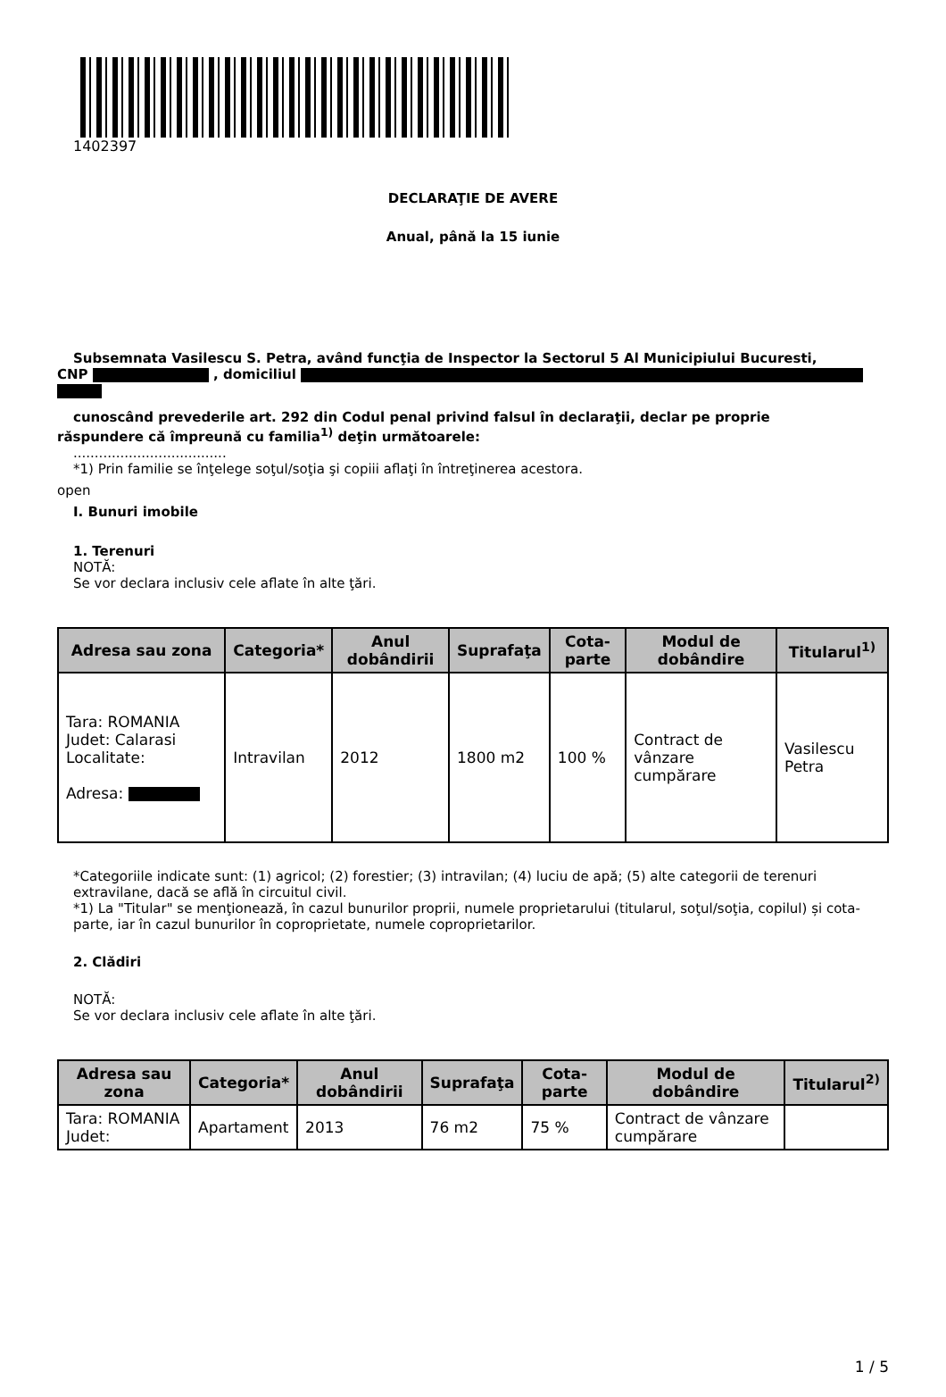1402397
DECLARAŢIE DE AVERE
Anual, până la 15 iunie
Subsemnata Vasilescu S. Petra, având funcţia de Inspector la Sectorul 5 Al Municipiului Bucuresti,
CNP , domiciliul
cunoscând prevederile art. 292 din Codul penal privind falsul în declaraţii, declar pe proprie
răspundere că împreună cu familia<sup>1)</sup> deţin următoarele:
....................................
*1) Prin familie se înţelege soţul/soţia şi copiii aflaţi în întreţinerea acestora.
open
I. Bunuri imobile
1. Terenuri
NOTĂ:
Se vor declara inclusiv cele aflate în alte ţări.
| Adresa sau zona | Categoria* | Anul dobândirii | Suprafaţa | Cota-parte | Modul de dobândire | Titularul<sup>1)</sup> |
| --- | --- | --- | --- | --- | --- | --- |
| Tara: ROMANIA Judet: Calarasi Localitate: Adresa: | Intravilan | 2012 | 1800 m2 | 100 % | Contract de vânzare cumpărare | Vasilescu Petra |
*Categoriile indicate sunt: (1) agricol; (2) forestier; (3) intravilan; (4) luciu de apă; (5) alte categorii de terenuri extravilane, dacă se află în circuitul civil.
*1) La "Titular" se menţionează, în cazul bunurilor proprii, numele proprietarului (titularul, soţul/soţia, copilul) și cota-parte, iar în cazul bunurilor în coproprietate, numele coproprietarilor.
2. Clădiri
NOTĂ:
Se vor declara inclusiv cele aflate în alte ţări.
| Adresa sau zona | Categoria* | Anul dobândirii | Suprafaţa | Cota-parte | Modul de dobândire | Titularul<sup>2)</sup> |
| --- | --- | --- | --- | --- | --- | --- |
| Tara: ROMANIA Judet: | Apartament | 2013 | 76 m2 | 75 % | Contract de vânzare cumpărare | |
1 / 5